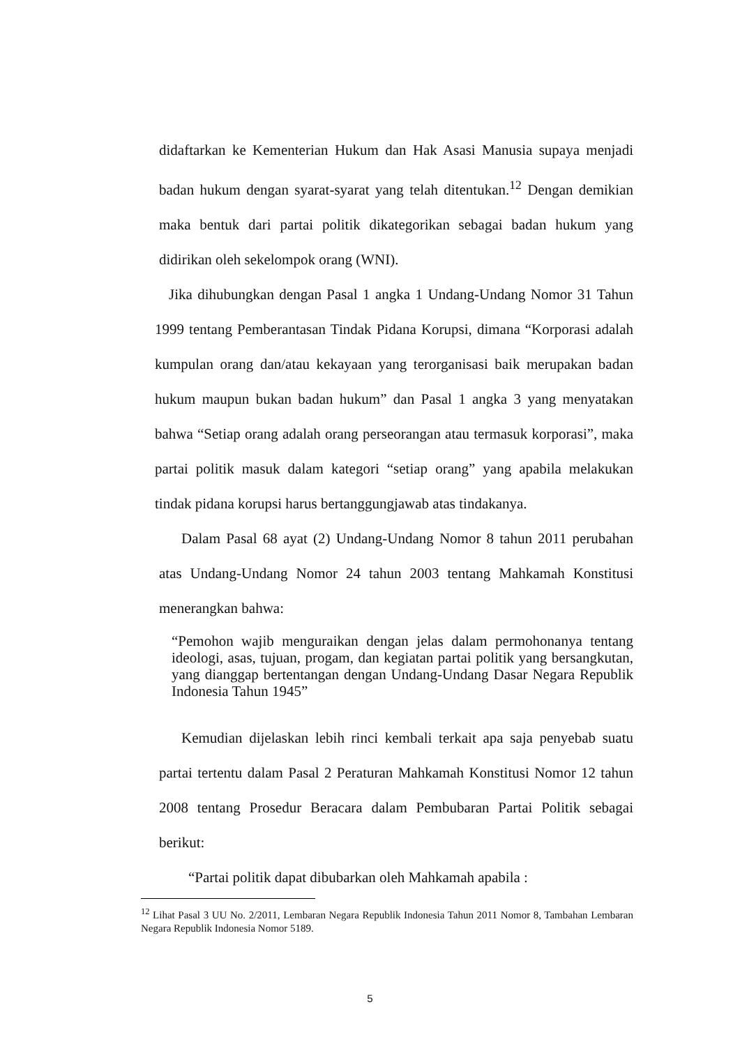didaftarkan ke Kementerian Hukum dan Hak Asasi Manusia supaya menjadi badan hukum dengan syarat-syarat yang telah ditentukan.<sup>12</sup> Dengan demikian maka bentuk dari partai politik dikategorikan sebagai badan hukum yang didirikan oleh sekelompok orang (WNI).
Jika dihubungkan dengan Pasal 1 angka 1 Undang-Undang Nomor 31 Tahun 1999 tentang Pemberantasan Tindak Pidana Korupsi, dimana “Korporasi adalah kumpulan orang dan/atau kekayaan yang terorganisasi baik merupakan badan hukum maupun bukan badan hukum” dan Pasal 1 angka 3 yang menyatakan bahwa “Setiap orang adalah orang perseorangan atau termasuk korporasi”, maka partai politik masuk dalam kategori “setiap orang” yang apabila melakukan tindak pidana korupsi harus bertanggungjawab atas tindakanya.
Dalam Pasal 68 ayat (2) Undang-Undang Nomor 8 tahun 2011 perubahan atas Undang-Undang Nomor 24 tahun 2003 tentang Mahkamah Konstitusi menerangkan bahwa:
“Pemohon wajib menguraikan dengan jelas dalam permohonanya tentang ideologi, asas, tujuan, progam, dan kegiatan partai politik yang bersangkutan, yang dianggap bertentangan dengan Undang-Undang Dasar Negara Republik Indonesia Tahun 1945”
Kemudian dijelaskan lebih rinci kembali terkait apa saja penyebab suatu partai tertentu dalam Pasal 2 Peraturan Mahkamah Konstitusi Nomor 12 tahun 2008 tentang Prosedur Beracara dalam Pembubaran Partai Politik sebagai berikut:
“Partai politik dapat dibubarkan oleh Mahkamah apabila :
<sup>12</sup> Lihat Pasal 3 UU No. 2/2011, Lembaran Negara Republik Indonesia Tahun 2011 Nomor 8, Tambahan Lembaran Negara Republik Indonesia Nomor 5189.
5